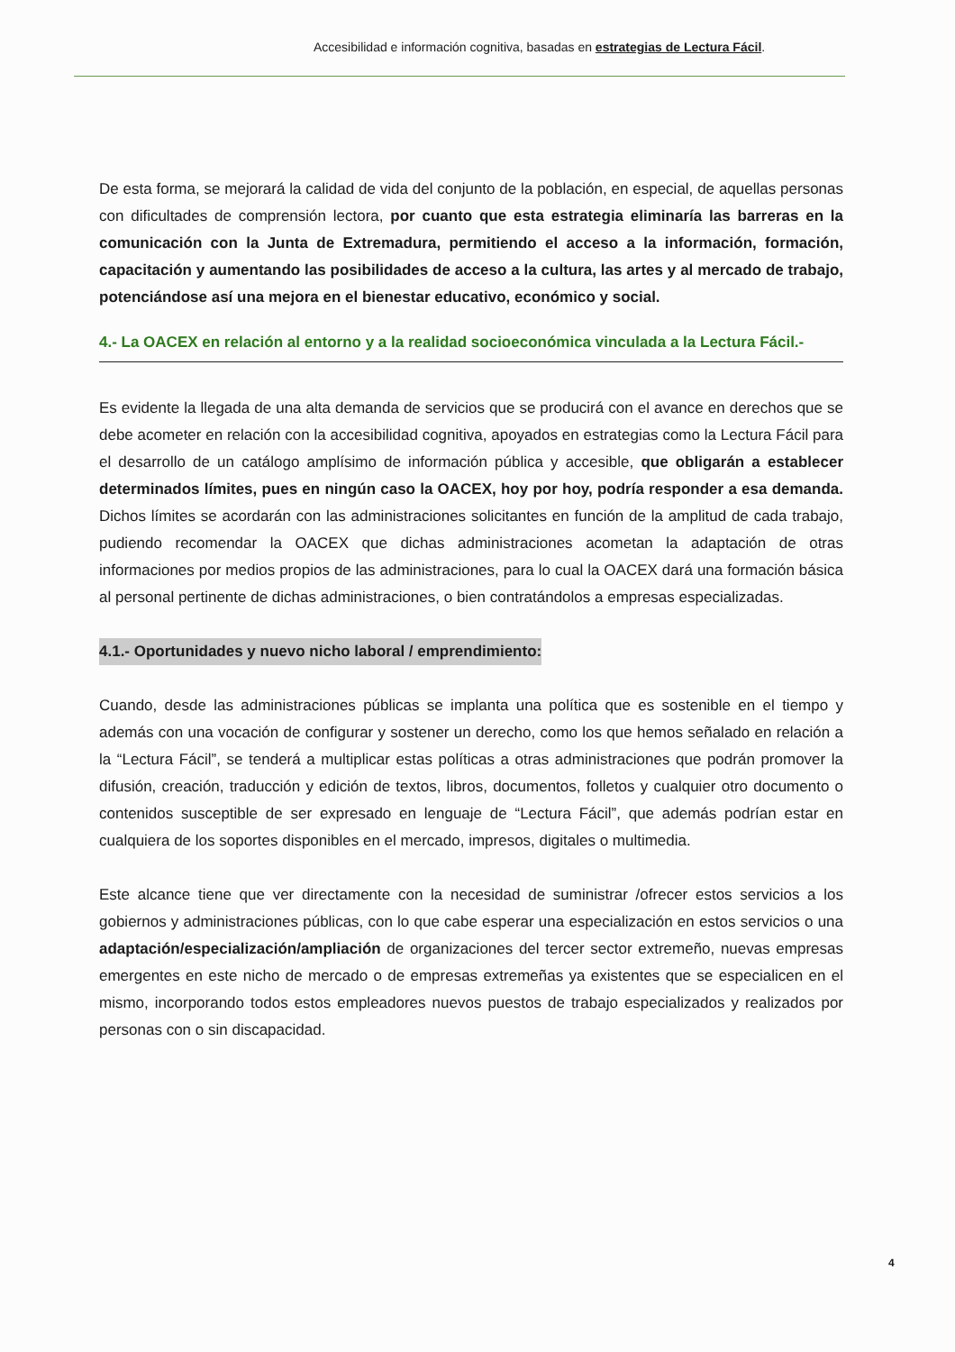Accesibilidad e información cognitiva, basadas en estrategias de Lectura Fácil.
De esta forma, se mejorará la calidad de vida del conjunto de la población, en especial, de aquellas personas con dificultades de comprensión lectora, por cuanto que esta estrategia eliminaría las barreras en la comunicación con la Junta de Extremadura, permitiendo el acceso a la información, formación, capacitación y aumentando las posibilidades de acceso a la cultura, las artes y al mercado de trabajo, potenciándose así una mejora en el bienestar educativo, económico y social.
4.- La OACEX en relación al entorno y a la realidad socioeconómica vinculada a la Lectura Fácil.-
Es evidente la llegada de una alta demanda de servicios que se producirá con el avance en derechos que se debe acometer en relación con la accesibilidad cognitiva, apoyados en estrategias como la Lectura Fácil para el desarrollo de un catálogo amplísimo de información pública y accesible, que obligarán a establecer determinados límites, pues en ningún caso la OACEX, hoy por hoy, podría responder a esa demanda. Dichos límites se acordarán con las administraciones solicitantes en función de la amplitud de cada trabajo, pudiendo recomendar la OACEX que dichas administraciones acometan la adaptación de otras informaciones por medios propios de las administraciones, para lo cual la OACEX dará una formación básica al personal pertinente de dichas administraciones, o bien contratándolos a empresas especializadas.
4.1.- Oportunidades y nuevo nicho laboral / emprendimiento:
Cuando, desde las administraciones públicas se implanta una política que es sostenible en el tiempo y además con una vocación de configurar y sostener un derecho, como los que hemos señalado en relación a la “Lectura Fácil”, se tenderá a multiplicar estas políticas a otras administraciones que podrán promover la difusión, creación, traducción y edición de textos, libros, documentos, folletos y cualquier otro documento o contenidos susceptible de ser expresado en lenguaje de “Lectura Fácil”, que además podrían estar en cualquiera de los soportes disponibles en el mercado, impresos, digitales o multimedia.
Este alcance tiene que ver directamente con la necesidad de suministrar /ofrecer estos servicios a los gobiernos y administraciones públicas, con lo que cabe esperar una especialización en estos servicios o una adaptación/especialización/ampliación de organizaciones del tercer sector extremeño, nuevas empresas emergentes en este nicho de mercado o de empresas extremeñas ya existentes que se especialicen en el mismo, incorporando todos estos empleadores nuevos puestos de trabajo especializados y realizados por personas con o sin discapacidad.
4